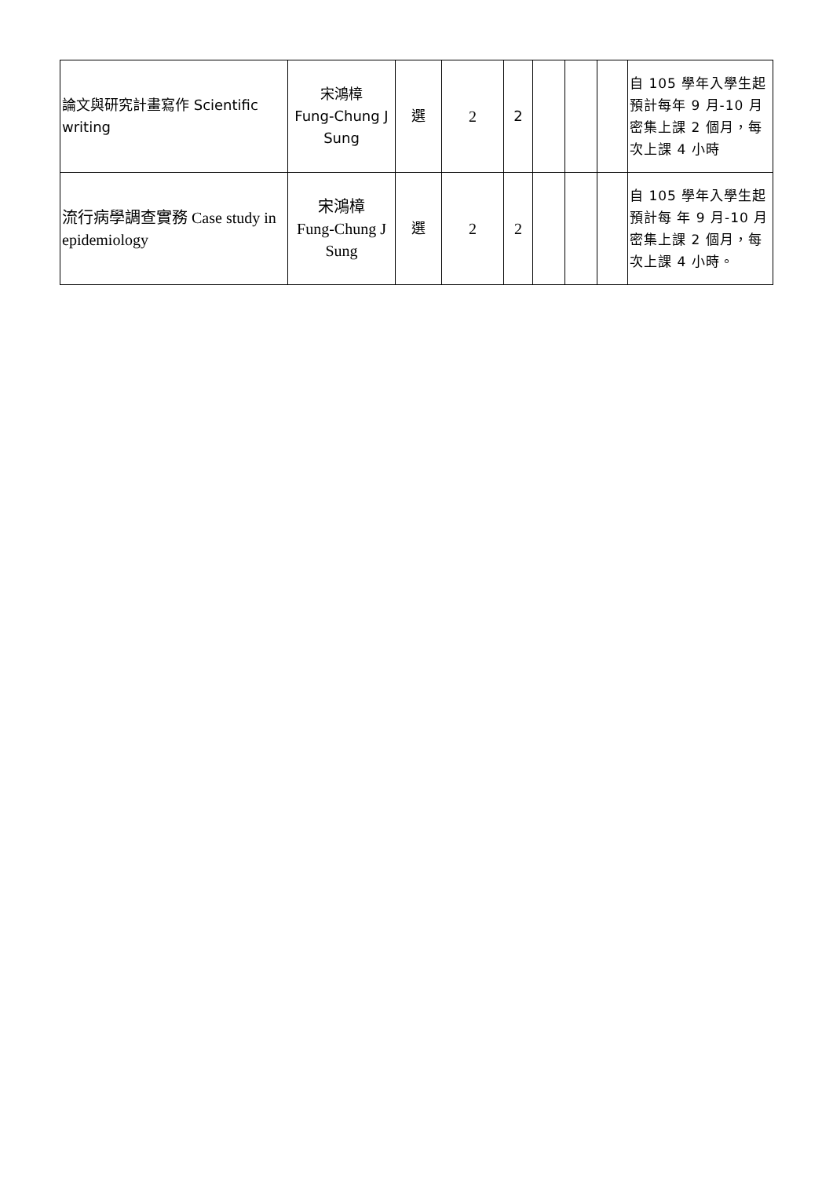| 論文與研究計畫寫作 Scientific writing | 宋鴻樟 Fung-Chung J Sung | 選 | 2 | 2 | | | | 自 105 學年入學生起預計每年 9 月-10 月密集上課 2 個月，每次上課 4 小時 |
| 流行病學調查實務 Case study in epidemiology | 宋鴻樟 Fung-Chung J Sung | 選 | 2 | 2 | | | | 自 105 學年入學生起預計每 年 9 月-10 月密集上課 2 個月，每次上課 4 小時。 |